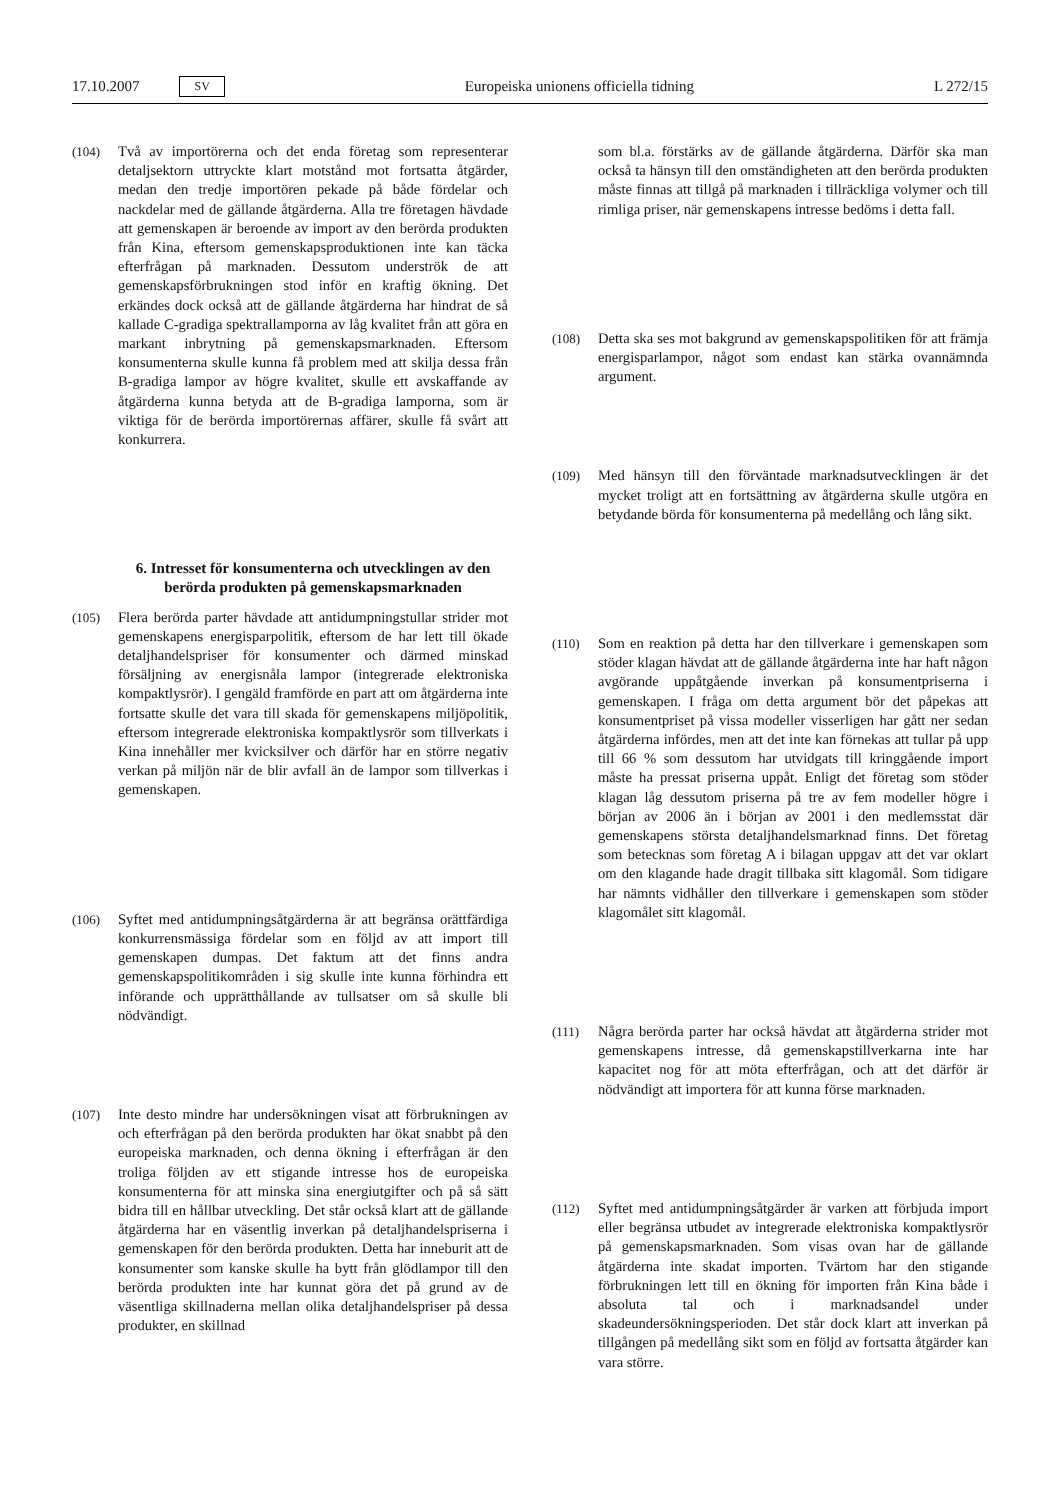17.10.2007 SV Europeiska unionens officiella tidning L 272/15
(104) Två av importörerna och det enda företag som representerar detaljsektorn uttryckte klart motstånd mot fortsatta åtgärder, medan den tredje importören pekade på både fördelar och nackdelar med de gällande åtgärderna. Alla tre företagen hävdade att gemenskapen är beroende av import av den berörda produkten från Kina, eftersom gemenskapsproduktionen inte kan täcka efterfrågan på marknaden. Dessutom underströk de att gemenskapsförbrukningen stod inför en kraftig ökning. Det erkändes dock också att de gällande åtgärderna har hindrat de så kallade C-gradiga spektrallamporna av låg kvalitet från att göra en markant inbrytning på gemenskapsmarknaden. Eftersom konsumenterna skulle kunna få problem med att skilja dessa från B-gradiga lampor av högre kvalitet, skulle ett avskaffande av åtgärderna kunna betyda att de B-gradiga lamporna, som är viktiga för de berörda importörernas affärer, skulle få svårt att konkurrera.
6. Intresset för konsumenterna och utvecklingen av den berörda produkten på gemenskapsmarknaden
(105) Flera berörda parter hävdade att antidumpningstullar strider mot gemenskapens energisparpolitik, eftersom de har lett till ökade detaljhandelspriser för konsumenter och därmed minskad försäljning av energisnåla lampor (integrerade elektroniska kompaktlysrör). I gengäld framförde en part att om åtgärderna inte fortsatte skulle det vara till skada för gemenskapens miljöpolitik, eftersom integrerade elektroniska kompaktlysrör som tillverkats i Kina innehåller mer kvicksilver och därför har en större negativ verkan på miljön när de blir avfall än de lampor som tillverkas i gemenskapen.
(106) Syftet med antidumpningsåtgärderna är att begränsa orättfärdiga konkurrensmässiga fördelar som en följd av att import till gemenskapen dumpas. Det faktum att det finns andra gemenskapspolitikområden i sig skulle inte kunna förhindra ett införande och upprätthållande av tullsatser om så skulle bli nödvändigt.
(107) Inte desto mindre har undersökningen visat att förbrukningen av och efterfrågan på den berörda produkten har ökat snabbt på den europeiska marknaden, och denna ökning i efterfrågan är den troliga följden av ett stigande intresse hos de europeiska konsumenterna för att minska sina energiutgifter och på så sätt bidra till en hållbar utveckling. Det står också klart att de gällande åtgärderna har en väsentlig inverkan på detaljhandelspriserna i gemenskapen för den berörda produkten. Detta har inneburit att de konsumenter som kanske skulle ha bytt från glödlampor till den berörda produkten inte har kunnat göra det på grund av de väsentliga skillnaderna mellan olika detaljhandelspriser på dessa produkter, en skillnad
som bl.a. förstärks av de gällande åtgärderna. Därför ska man också ta hänsyn till den omständigheten att den berörda produkten måste finnas att tillgå på marknaden i tillräckliga volymer och till rimliga priser, när gemenskapens intresse bedöms i detta fall.
(108) Detta ska ses mot bakgrund av gemenskapspolitiken för att främja energisparlampor, något som endast kan stärka ovannämnda argument.
(109) Med hänsyn till den förväntade marknadsutvecklingen är det mycket troligt att en fortsättning av åtgärderna skulle utgöra en betydande börda för konsumenterna på medellång och lång sikt.
(110) Som en reaktion på detta har den tillverkare i gemenskapen som stöder klagan hävdat att de gällande åtgärderna inte har haft någon avgörande uppåtgående inverkan på konsumentpriserna i gemenskapen. I fråga om detta argument bör det påpekas att konsumentpriset på vissa modeller visserligen har gått ner sedan åtgärderna infördes, men att det inte kan förnekas att tullar på upp till 66 % som dessutom har utvidgats till kringgående import måste ha pressat priserna uppåt. Enligt det företag som stöder klagan låg dessutom priserna på tre av fem modeller högre i början av 2006 än i början av 2001 i den medlemsstat där gemenskapens största detaljhandelsmarknad finns. Det företag som betecknas som företag A i bilagan uppgav att det var oklart om den klagande hade dragit tillbaka sitt klagomål. Som tidigare har nämnts vidhåller den tillverkare i gemenskapen som stöder klagomålet sitt klagomål.
(111) Några berörda parter har också hävdat att åtgärderna strider mot gemenskapens intresse, då gemenskapstillverkarna inte har kapacitet nog för att möta efterfrågan, och att det därför är nödvändigt att importera för att kunna förse marknaden.
(112) Syftet med antidumpningsåtgärder är varken att förbjuda import eller begränsa utbudet av integrerade elektroniska kompaktlysrör på gemenskapsmarknaden. Som visas ovan har de gällande åtgärderna inte skadat importen. Tvärtom har den stigande förbrukningen lett till en ökning för importen från Kina både i absoluta tal och i marknadsandel under skadeundersökningsperioden. Det står dock klart att inverkan på tillgången på medellång sikt som en följd av fortsatta åtgärder kan vara större.